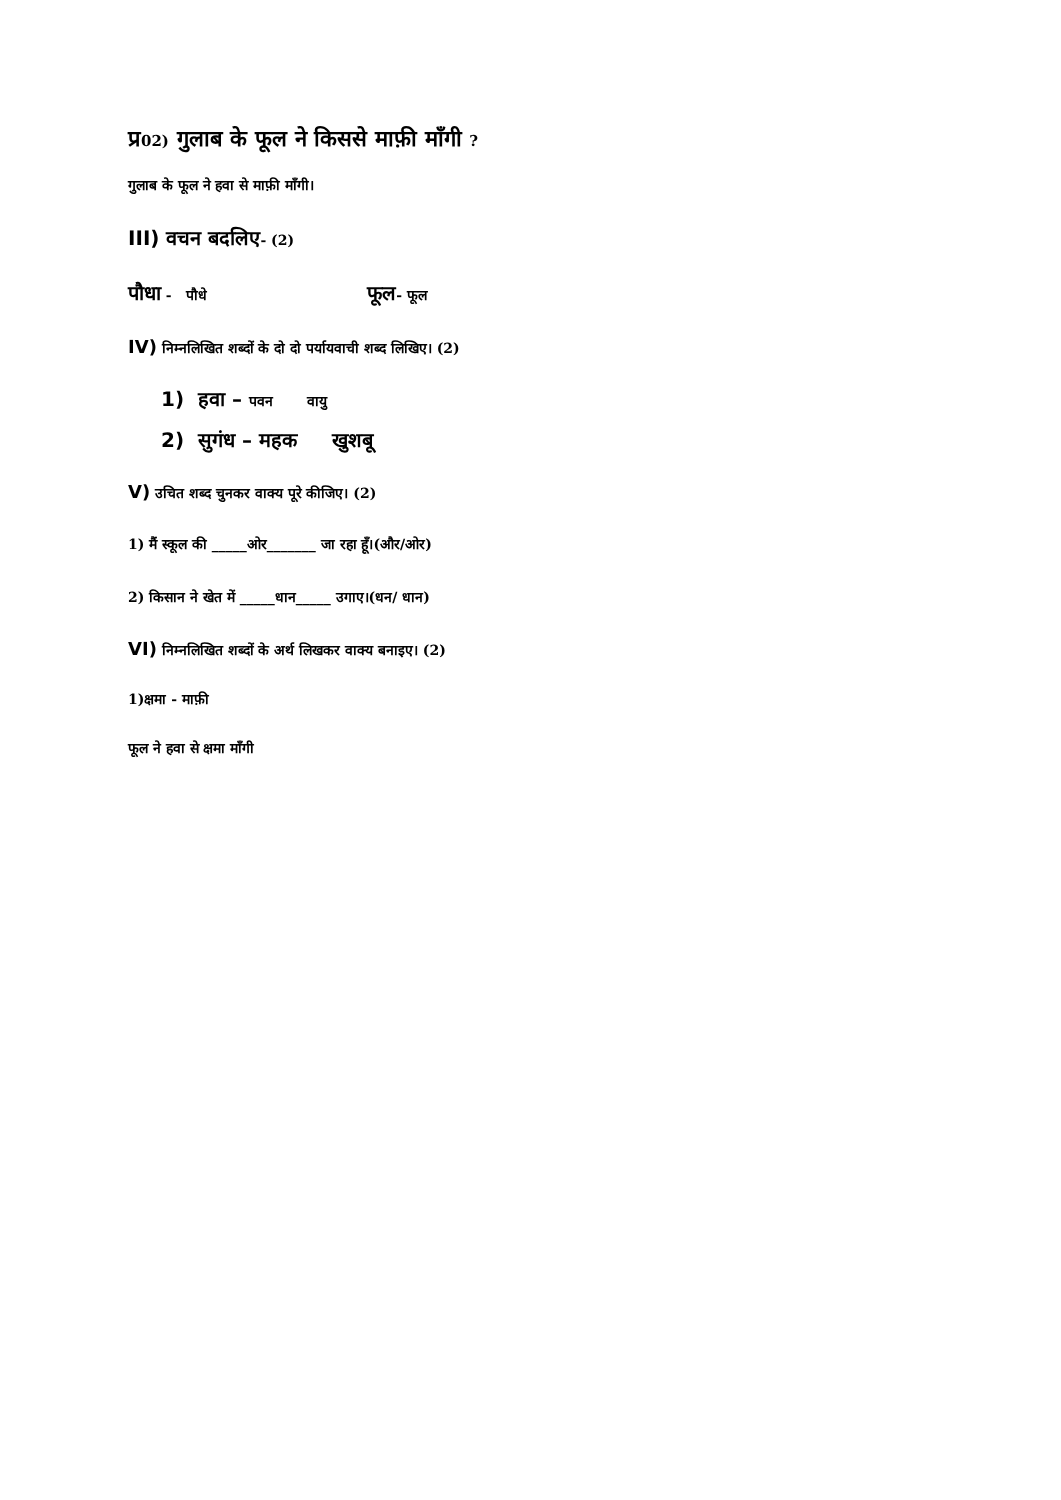प्र 02) गुलाब के फूल ने किससे माफ़ी माँगी ?
गुलाब के फूल ने हवा से माफ़ी माँगी।
III) वचन बदलिए- (2)
पौधा - पौधे फूल- फूल
IV) निम्नलिखित शब्दों के दो दो पर्यायवाची शब्द लिखिए। (2)
1) हवा – पवन वायु
2) सुगंध – महक खुशबू
V) उचित शब्द चुनकर वाक्य पूरे कीजिए। (2)
1) मैं स्कूल की _____ओर_______ जा रहा हूँ।(और/ओर)
2) किसान ने खेत में _____धान_____ उगाए।(धन/ धान)
VI) निम्नलिखित शब्दों के अर्थ लिखकर वाक्य बनाइए। (2)
1)क्षमा - माफ़ी
फूल ने हवा से क्षमा माँगी